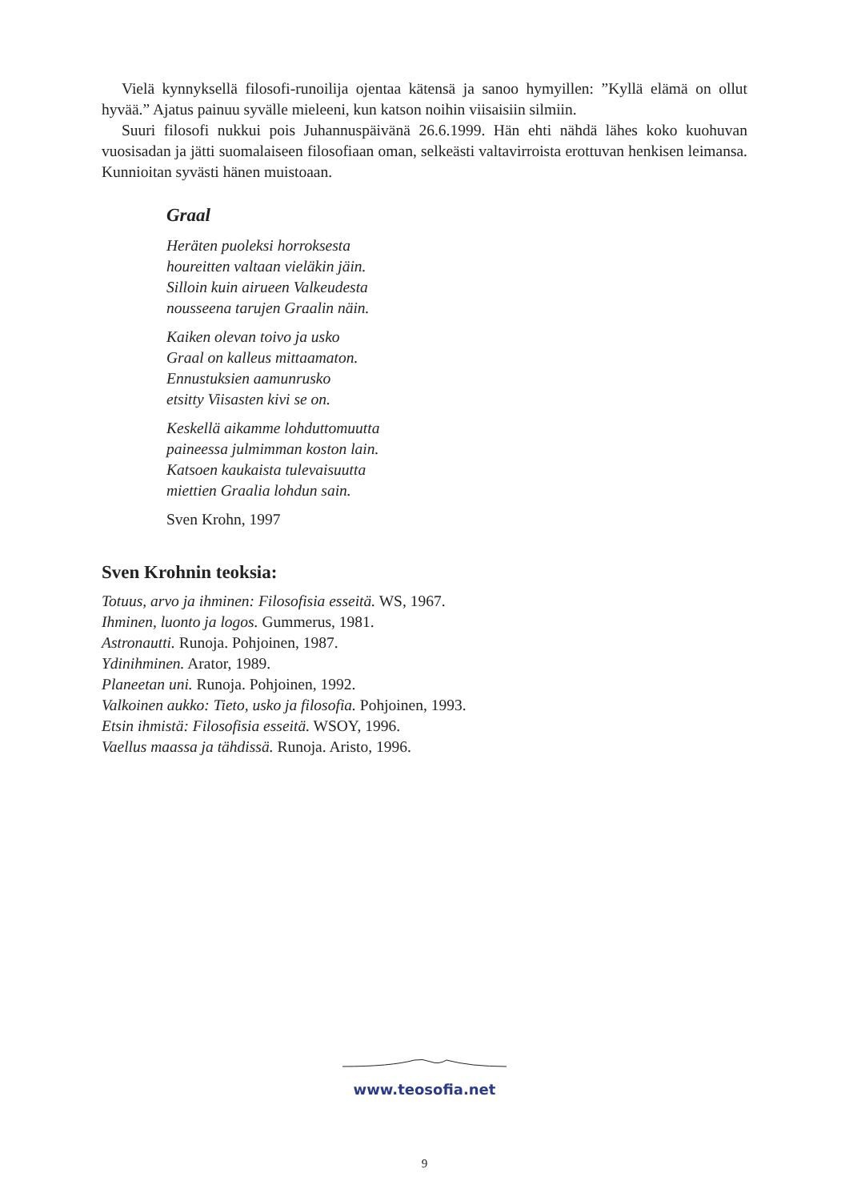Vielä kynnyksellä filosofi-runoilija ojentaa kätensä ja sanoo hymyillen: ”Kyllä elämä on ollut hyvää.” Ajatus painuu syvälle mieleeni, kun katson noihin viisaisiin silmiin.
Suuri filosofi nukkui pois Juhannuspäivänä 26.6.1999. Hän ehti nähdä lähes koko kuohuvan vuosisadan ja jätti suomalaiseen filosofiaan oman, selkeästi valtavirroista erottuvan henkisen leimansa. Kunnioitan syvästi hänen muistoaan.
Graal
Heräten puoleksi horroksesta
houreitten valtaan vieläkin jäin.
Silloin kuin airueen Valkeudesta
nousseena tarujen Graalin näin.
Kaiken olevan toivo ja usko
Graal on kalleus mittaamaton.
Ennustuksien aamunrusko
etsitty Viisasten kivi se on.
Keskellä aikamme lohduttomuutta
paineessa julmimman koston lain.
Katsoen kaukaista tulevaisuutta
miettien Graalia lohdun sain.
Sven Krohn, 1997
Sven Krohnin teoksia:
Totuus, arvo ja ihminen: Filosofisia esseitä. WS, 1967.
Ihminen, luonto ja logos. Gummerus, 1981.
Astronautti. Runoja. Pohjoinen, 1987.
Ydinihminen. Arator, 1989.
Planeetan uni. Runoja. Pohjoinen, 1992.
Valkoinen aukko: Tieto, usko ja filosofia. Pohjoinen, 1993.
Etsin ihmistä: Filosofisia esseitä. WSOY, 1996.
Vaellus maassa ja tähdissä. Runoja. Aristo, 1996.
www.teosofia.net
9